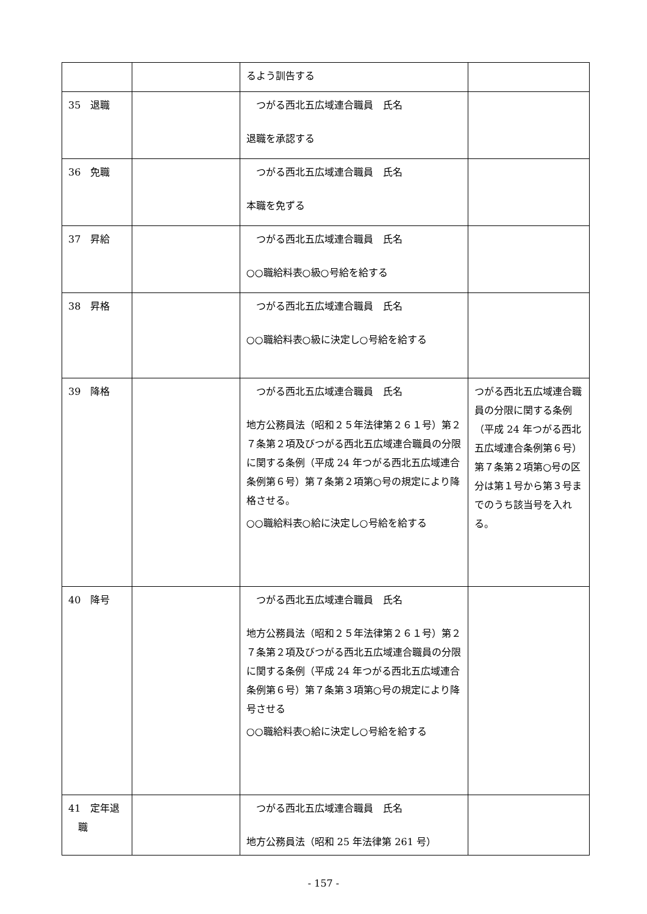| | | るよう訓告する | |
| 35 退職 | | つがる西北五広域連合職員 氏名 退職を承認する | |
| 36 免職 | | つがる西北五広域連合職員 氏名 本職を免ずる | |
| 37 昇給 | | つがる西北五広域連合職員 氏名 ○○職給料表○級○号給を給する | |
| 38 昇格 | | つがる西北五広域連合職員 氏名 ○○職給料表○級に決定し○号給を給する | |
| 39 降格 | | つがる西北五広域連合職員 氏名 地方公務員法（昭和２５年法律第２６１号）第２７条第２項及びつがる西北五広域連合職員の分限に関する条例（平成 24 年つがる西北五広域連合条例第６号）第７条第２項第○号の規定により降格させる。 ○○職給料表○給に決定し○号給を給する | つがる西北五広域連合職員の分限に関する条例（平成 24 年つがる西北五広域連合条例第６号）第７条第２項第○号の区分は第１号から第３号までのうち該当号を入れる。 |
| 40 降号 | | つがる西北五広域連合職員 氏名 地方公務員法（昭和２５年法律第２６１号）第２７条第２項及びつがる西北五広域連合職員の分限に関する条例（平成 24 年つがる西北五広域連合条例第６号）第７条第３項第○号の規定により降号させる ○○職給料表○給に決定し○号給を給する | |
| 41 定年退 職 | | つがる西北五広域連合職員 氏名 地方公務員法（昭和 25 年法律第 261 号） | |
- 157 -